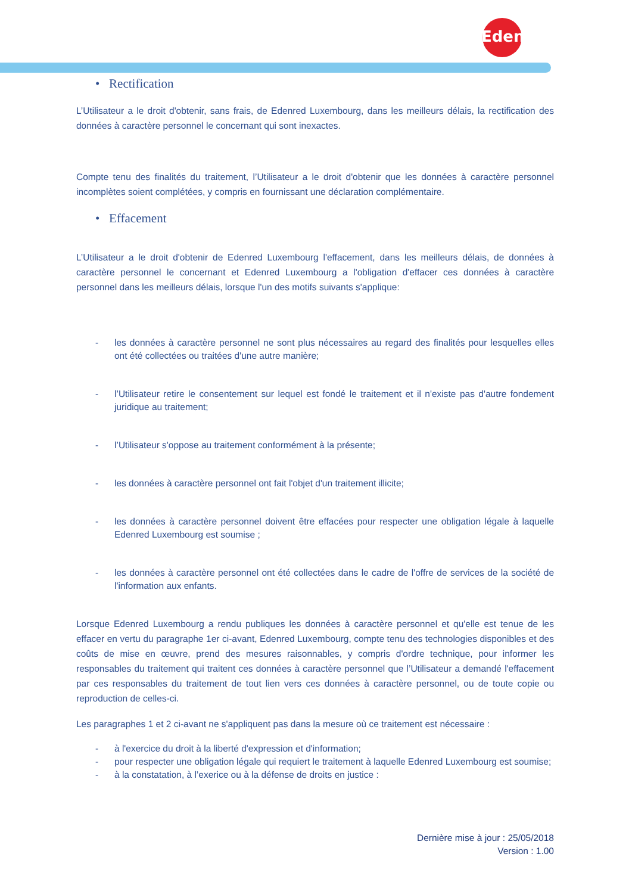Edenred
• Rectification
L’Utilisateur a le droit d'obtenir, sans frais, de Edenred Luxembourg, dans les meilleurs délais, la rectification des données à caractère personnel le concernant qui sont inexactes.
Compte tenu des finalités du traitement, l’Utilisateur a le droit d'obtenir que les données à caractère personnel incomplètes soient complétées, y compris en fournissant une déclaration complémentaire.
• Effacement
L’Utilisateur a le droit d'obtenir de Edenred Luxembourg l'effacement, dans les meilleurs délais, de données à caractère personnel le concernant et Edenred Luxembourg a l'obligation d'effacer ces données à caractère personnel dans les meilleurs délais, lorsque l'un des motifs suivants s'applique:
- les données à caractère personnel ne sont plus nécessaires au regard des finalités pour lesquelles elles ont été collectées ou traitées d'une autre manière;
- l’Utilisateur retire le consentement sur lequel est fondé le traitement et il n'existe pas d'autre fondement juridique au traitement;
- l’Utilisateur s'oppose au traitement conformément à la présente;
- les données à caractère personnel ont fait l'objet d'un traitement illicite;
- les données à caractère personnel doivent être effacées pour respecter une obligation légale à laquelle Edenred Luxembourg est soumise ;
- les données à caractère personnel ont été collectées dans le cadre de l'offre de services de la société de l'information aux enfants.
Lorsque Edenred Luxembourg a rendu publiques les données à caractère personnel et qu'elle est tenue de les effacer en vertu du paragraphe 1er ci-avant, Edenred Luxembourg, compte tenu des technologies disponibles et des coûts de mise en œuvre, prend des mesures raisonnables, y compris d'ordre technique, pour informer les responsables du traitement qui traitent ces données à caractère personnel que l’Utilisateur a demandé l'effacement par ces responsables du traitement de tout lien vers ces données à caractère personnel, ou de toute copie ou reproduction de celles-ci.
Les paragraphes 1 et 2 ci-avant ne s'appliquent pas dans la mesure où ce traitement est nécessaire :
- à l'exercice du droit à la liberté d'expression et d'information;
- pour respecter une obligation légale qui requiert le traitement à laquelle Edenred Luxembourg est soumise;
- à la constatation, à l’exerice ou à la défense de droits en justice :
Dernière mise à jour : 25/05/2018
Version : 1.00